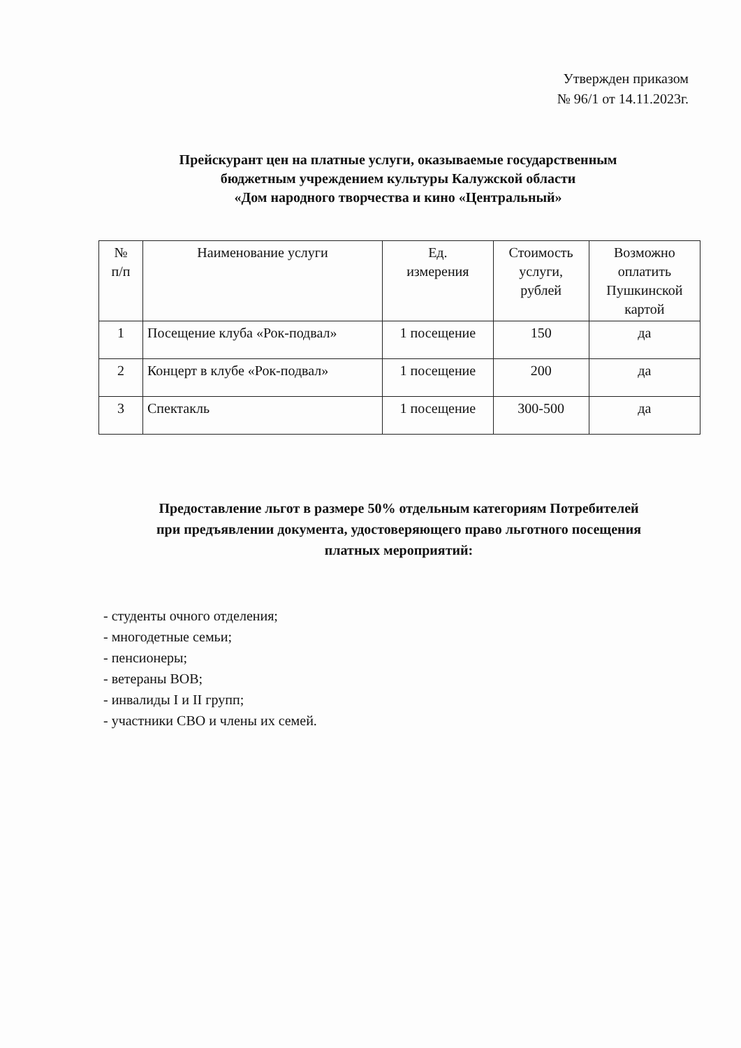Утвержден приказом
№ 96/1 от 14.11.2023г.
Прейскурант цен на платные услуги, оказываемые государственным
бюджетным учреждением культуры Калужской области
«Дом народного творчества и кино «Центральный»
| № п/п | Наименование услуги | Ед. измерения | Стоимость услуги, рублей | Возможно оплатить Пушкинской картой |
| --- | --- | --- | --- | --- |
| 1 | Посещение клуба «Рок-подвал» | 1 посещение | 150 | да |
| 2 | Концерт в клубе «Рок-подвал» | 1 посещение | 200 | да |
| 3 | Спектакль | 1 посещение | 300-500 | да |
Предоставление льгот в размере 50% отдельным категориям Потребителей
при предъявлении документа, удостоверяющего право льготного посещения
платных мероприятий:
- студенты очного отделения;
- многодетные семьи;
- пенсионеры;
- ветераны ВОВ;
- инвалиды I и II групп;
- участники СВО и члены их семей.